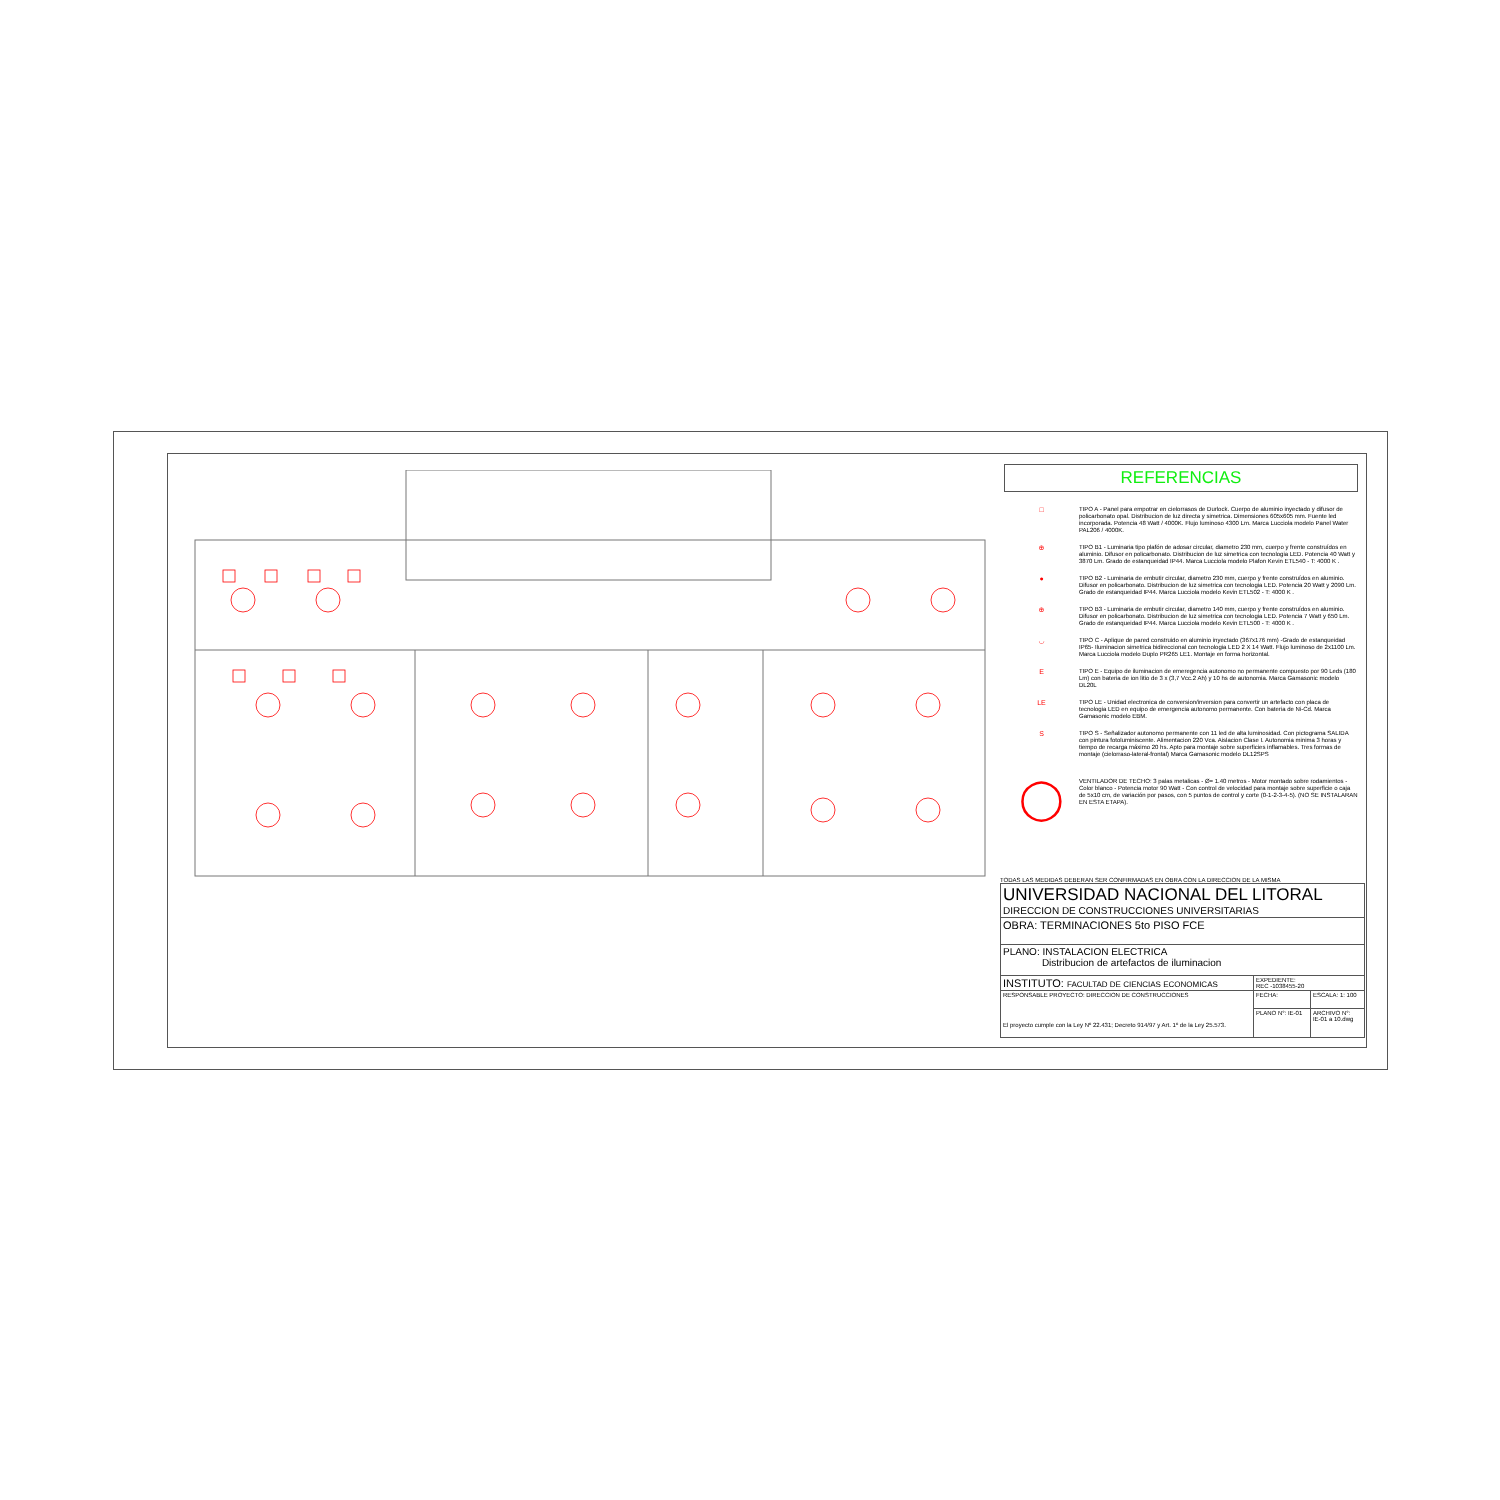REFERENCIAS
□
TIPO A - Panel para empotrar en cielorrasos de Durlock. Cuerpo de aluminio inyectado y difusor de policarbonato opal. Distribucion de luz directa y simetrica. Dimensiones 605x605 mm. Fuente led incorporada. Potencia 48 Watt / 4000K. Flujo luminoso 4300 Lm. Marca Lucciola modelo Panel Water PAL206 / 4000K.
⊕
TIPO B1 - Luminaria tipo plafón de adosar circular, diametro 230 mm, cuerpo y frente construídos en aluminio. Difusor en policarbonato. Distribucion de luz simetrica con tecnologia LED. Potencia 40 Watt y 3870 Lm. Grado de estanqueidad IP44. Marca Lucciola modelo Plafon Kevin ETL540 - T: 4000 K .
●
TIPO B2 - Luminaria de embutir circular, diametro 230 mm, cuerpo y frente construídos en aluminio. Difusor en policarbonato. Distribucion de luz simetrica con tecnologia LED. Potencia 20 Watt y 2090 Lm. Grado de estanqueidad IP44. Marca Lucciola modelo Kevin ETL502 - T: 4000 K .
⊕
TIPO B3 - Luminaria de embutir circular, diametro 140 mm, cuerpo y frente construídos en aluminio. Difusor en policarbonato. Distribucion de luz simetrica con tecnologia LED. Potencia 7 Watt y 650 Lm. Grado de estanqueidad IP44. Marca Lucciola modelo Kevin ETL500 - T: 4000 K .
◡
TIPO C - Aplique de pared construido en aluminio inyectado (367x176 mm) -Grado de estanqueidad IP65- Iluminacion simetrica bidireccional con tecnologia LED 2 X 14 Watt. Flujo luminoso de 2x1100 Lm. Marca Lucciola modelo Duplo PR265 LE1. Montaje en forma horizontal.
E
TIPO E - Equipo de iluminacion de emeregencia autonomo no permanente compuesto por 90 Leds (180 Lm) con bateria de ion litio de 3 x (3,7 Vcc.2 Ah) y 10 hs de autonomia. Marca Gamasonic modelo DL20L
LE
TIPO LE - Unidad electronica de conversion/inversion para convertir un artefacto con placa de tecnologia LED en equipo de emergencia autonomo permanente. Con bateria de Ni-Cd. Marca Gamasonic modelo EBM.
S
TIPO S - Señalizador autonomo permanente con 11 led de alta luminosidad. Con pictograma SALIDA con pintura fotoluminiscente. Alimentacion 220 Vca. Aislacion Clase I. Autonomia minima 3 horas y tiempo de recarga máximo 20 hs. Apto para montaje sobre superficies inflamables. Tres formas de montaje (cielorraso-lateral-frontal) Marca Gamasonic modelo DL12SPS
◯
VENTILADOR DE TECHO: 3 palas metalicas - Ø= 1.40 metros - Motor montado sobre rodamientos - Color blanco - Potencia motor 90 Watt - Con control de velocidad para montaje sobre superficie o caja de 5x10 cm, de variación por pasos, con 5 puntos de control y corte (0-1-2-3-4-5). (NO SE INSTALARAN EN ESTA ETAPA).
TODAS LAS MEDIDAS DEBERAN SER CONFIRMADAS EN OBRA CON LA DIRECCION DE LA MISMA
| UNIVERSIDAD NACIONAL DEL LITORAL DIRECCION DE CONSTRUCCIONES UNIVERSITARIAS | | |
| OBRA: TERMINACIONES 5to PISO FCE | | |
| PLANO: INSTALACION ELECTRICA Distribucion de artefactos de iluminacion | | |
| INSTITUTO: FACULTAD DE CIENCIAS ECONOMICAS | EXPEDIENTE: REC -1038455-20 | |
| RESPONSABLE PROYECTO: DIRECCION DE CONSTRUCCIONES El proyecto cumple con la Ley Nº 22.431; Decreto 914/97 y Art. 1º de la Ley 25.573. | FECHA: | ESCALA: 1: 100 |
| | PLANO N°: IE-01 | ARCHIVO N°: IE-01 a 10.dwg |